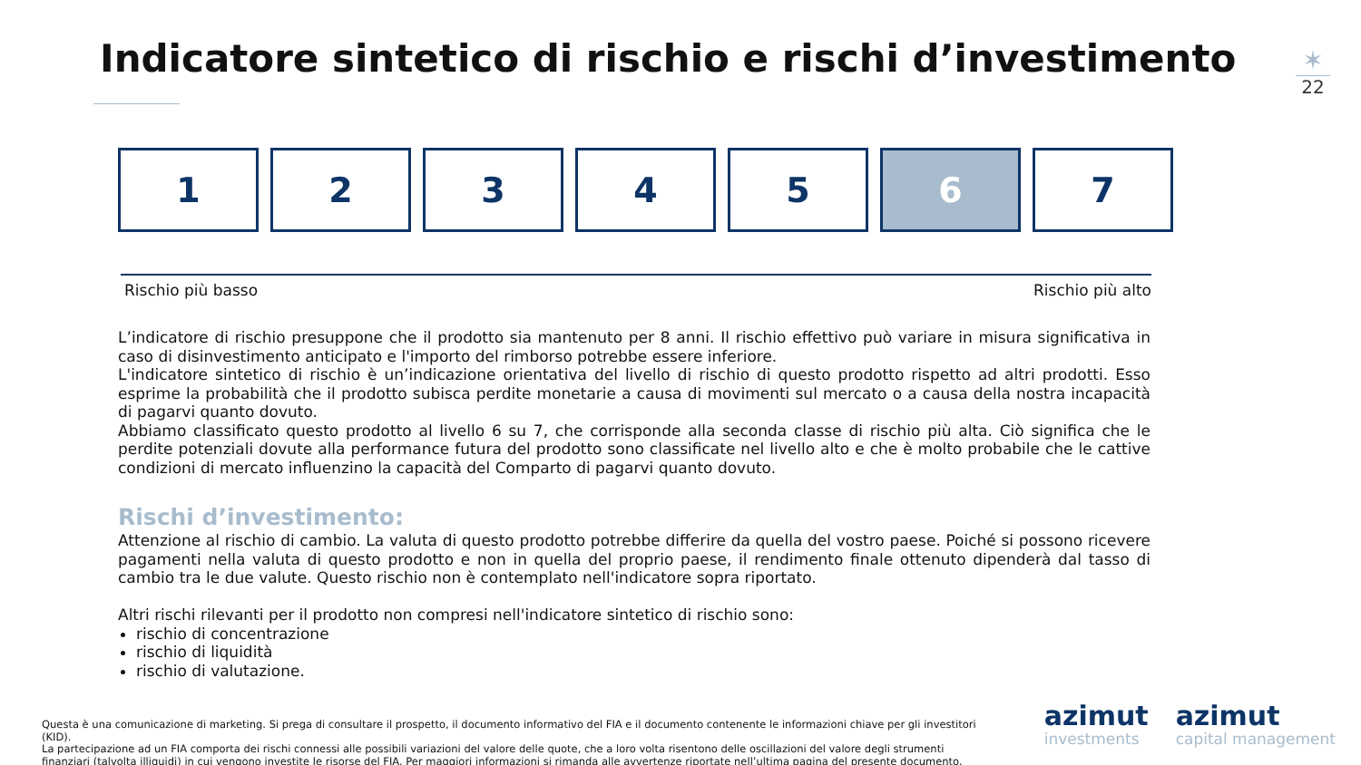Indicatore sintetico di rischio e rischi d’investimento
✶
22
1 2 3 4 5 6 7
Rischio più basso Rischio più alto
L’indicatore di rischio presuppone che il prodotto sia mantenuto per 8 anni. Il rischio effettivo può variare in misura significativa in caso di disinvestimento anticipato e l'importo del rimborso potrebbe essere inferiore.
L'indicatore sintetico di rischio è un’indicazione orientativa del livello di rischio di questo prodotto rispetto ad altri prodotti. Esso esprime la probabilità che il prodotto subisca perdite monetarie a causa di movimenti sul mercato o a causa della nostra incapacità di pagarvi quanto dovuto.
Abbiamo classificato questo prodotto al livello 6 su 7, che corrisponde alla seconda classe di rischio più alta. Ciò significa che le perdite potenziali dovute alla performance futura del prodotto sono classificate nel livello alto e che è molto probabile che le cattive condizioni di mercato influenzino la capacità del Comparto di pagarvi quanto dovuto.
Rischi d’investimento:
Attenzione al rischio di cambio. La valuta di questo prodotto potrebbe differire da quella del vostro paese. Poiché si possono ricevere pagamenti nella valuta di questo prodotto e non in quella del proprio paese, il rendimento finale ottenuto dipenderà dal tasso di cambio tra le due valute. Questo rischio non è contemplato nell'indicatore sopra riportato.
Altri rischi rilevanti per il prodotto non compresi nell'indicatore sintetico di rischio sono:
rischio di concentrazione
rischio di liquidità
rischio di valutazione.
Questa è una comunicazione di marketing. Si prega di consultare il prospetto, il documento informativo del FIA e il documento contenente le informazioni chiave per gli investitori (KID).
La partecipazione ad un FIA comporta dei rischi connessi alle possibili variazioni del valore delle quote, che a loro volta risentono delle oscillazioni del valore degli strumenti finanziari (talvolta illiquidi) in cui vengono investite le risorse del FIA. Per maggiori informazioni si rimanda alle avvertenze riportate nell’ultima pagina del presente documento.
azimut
investments
azimut
capital management